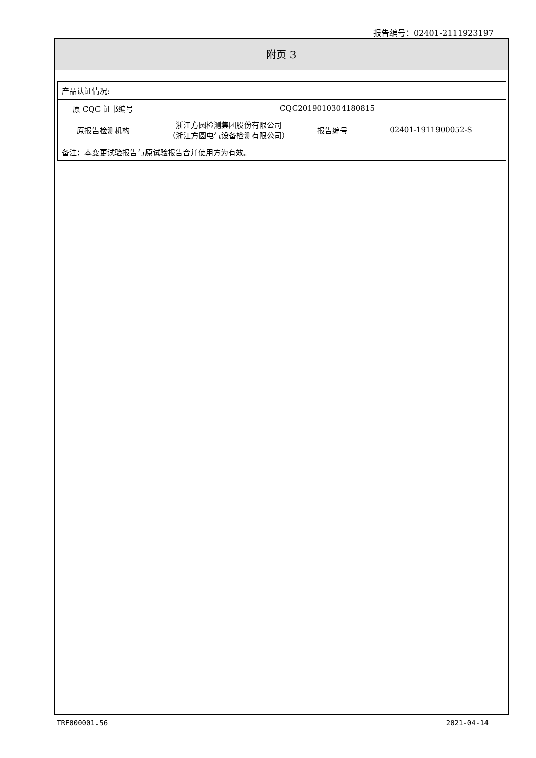报告编号：02401-2111923197
附页 3
| 产品认证情况: | | | |
| 原 CQC 证书编号 | CQC2019010304180815 | | |
| 原报告检测机构 | 浙江方圆检测集团股份有限公司 （浙江方圆电气设备检测有限公司） | 报告编号 | 02401-1911900052-S |
| 备注：本变更试验报告与原试验报告合并使用方为有效。 | | | |
TRF000001.56 2021-04-14